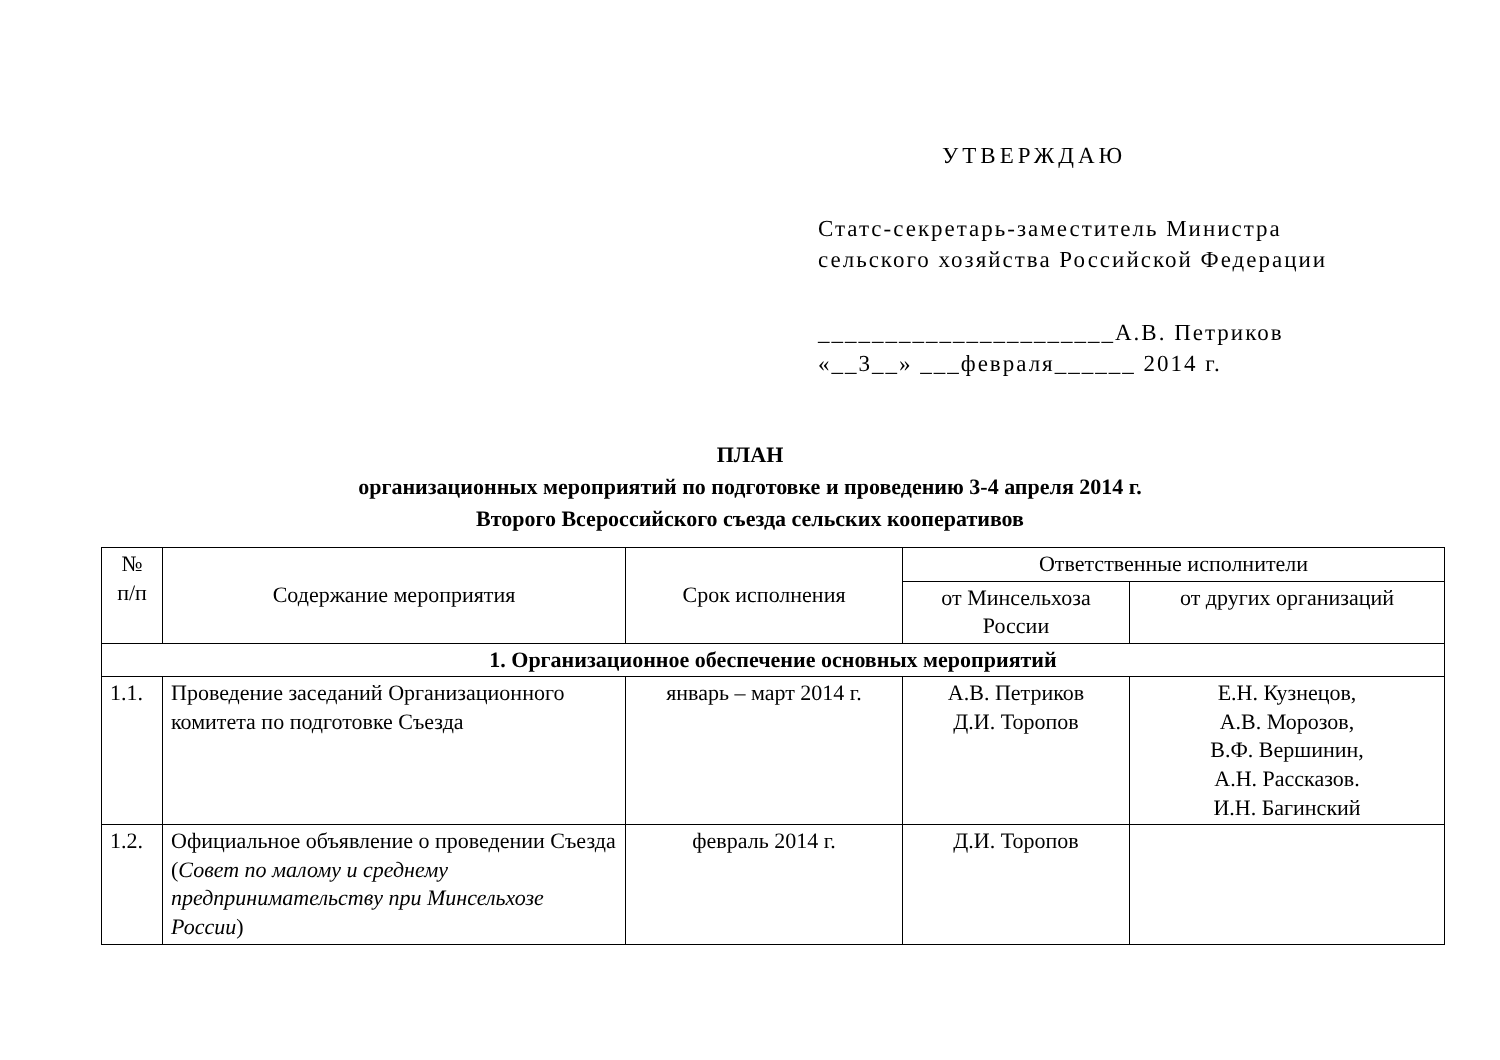УТВЕРЖДАЮ
Статс-секретарь-заместитель Министра
сельского хозяйства Российской Федерации
______________________А.В. Петриков
«__3__» ___февраля______ 2014 г.
ПЛАН
организационных мероприятий по подготовке и проведению 3-4 апреля 2014 г.
Второго Всероссийского съезда сельских кооперативов
| № п/п | Содержание мероприятия | Срок исполнения | Ответственные исполнители | |
| --- | --- | --- | --- | --- |
| | | | от Минсельхоза России | от других организаций |
| 1. Организационное обеспечение основных мероприятий | | | | |
| 1.1. | Проведение заседаний Организационного комитета по подготовке Съезда | январь – март 2014 г. | А.В. Петриков Д.И. Торопов | Е.Н. Кузнецов, А.В. Морозов, В.Ф. Вершинин, А.Н. Рассказов. И.Н. Багинский |
| 1.2. | Официальное объявление о проведении Съезда ( Совет по малому и среднему предпринимательству при Минсельхозе России ) | февраль 2014 г. | Д.И. Торопов | |